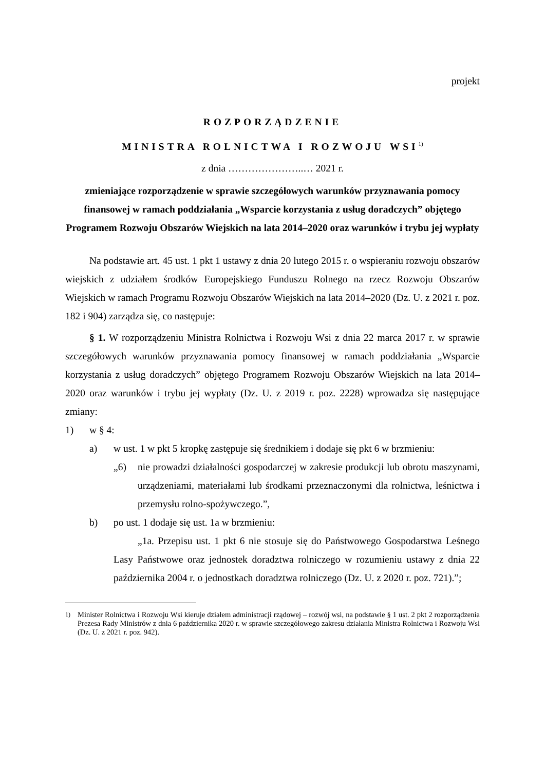projekt
ROZPORZĄDZENIE
MINISTRA ROLNICTWA I ROZWOJU WSI<sup>1)</sup>
z dnia …………………..… 2021 r.
zmieniające rozporządzenie w sprawie szczegółowych warunków przyznawania pomocy finansowej w ramach poddziałania „Wsparcie korzystania z usług doradczych” objętego Programem Rozwoju Obszarów Wiejskich na lata 2014–2020 oraz warunków i trybu jej wypłaty
Na podstawie art. 45 ust. 1 pkt 1 ustawy z dnia 20 lutego 2015 r. o wspieraniu rozwoju obszarów wiejskich z udziałem środków Europejskiego Funduszu Rolnego na rzecz Rozwoju Obszarów Wiejskich w ramach Programu Rozwoju Obszarów Wiejskich na lata 2014–2020 (Dz. U. z 2021 r. poz. 182 i 904) zarządza się, co następuje:
§ 1. W rozporządzeniu Ministra Rolnictwa i Rozwoju Wsi z dnia 22 marca 2017 r. w sprawie szczegółowych warunków przyznawania pomocy finansowej w ramach poddziałania „Wsparcie korzystania z usług doradczych” objętego Programem Rozwoju Obszarów Wiejskich na lata 2014–2020 oraz warunków i trybu jej wypłaty (Dz. U. z 2019 r. poz. 2228) wprowadza się następujące zmiany:
1) w § 4:
a) w ust. 1 w pkt 5 kropkę zastępuje się średnikiem i dodaje się pkt 6 w brzmieniu:
„6) nie prowadzi działalności gospodarczej w zakresie produkcji lub obrotu maszynami, urządzeniami, materiałami lub środkami przeznaczonymi dla rolnictwa, leśnictwa i przemysłu rolno-spożywczego.”,
b) po ust. 1 dodaje się ust. 1a w brzmieniu:
„1a. Przepisu ust. 1 pkt 6 nie stosuje się do Państwowego Gospodarstwa Leśnego Lasy Państwowe oraz jednostek doradztwa rolniczego w rozumieniu ustawy z dnia 22 października 2004 r. o jednostkach doradztwa rolniczego (Dz. U. z 2020 r. poz. 721).”;
<sup>1)</sup> Minister Rolnictwa i Rozwoju Wsi kieruje działem administracji rządowej – rozwój wsi, na podstawie § 1 ust. 2 pkt 2 rozporządzenia Prezesa Rady Ministrów z dnia 6 października 2020 r. w sprawie szczegółowego zakresu działania Ministra Rolnictwa i Rozwoju Wsi (Dz. U. z 2021 r. poz. 942).